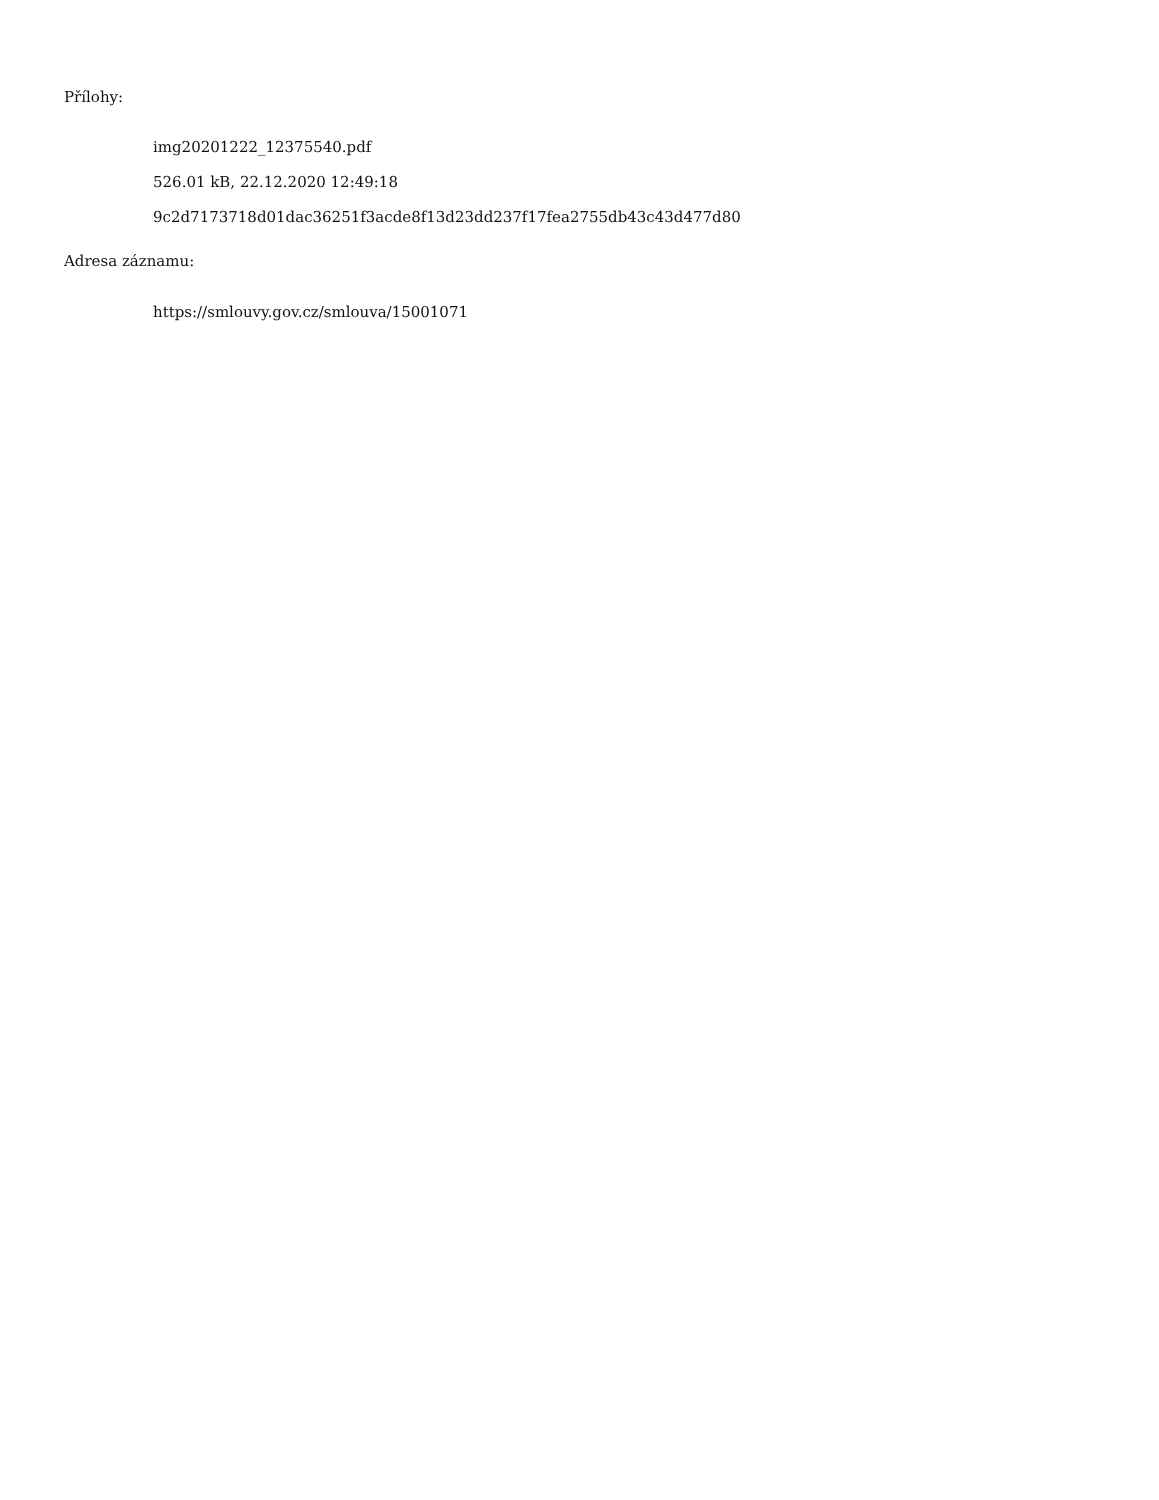Přílohy:
img20201222_12375540.pdf
526.01 kB, 22.12.2020 12:49:18
9c2d7173718d01dac36251f3acde8f13d23dd237f17fea2755db43c43d477d80
Adresa záznamu:
https://smlouvy.gov.cz/smlouva/15001071